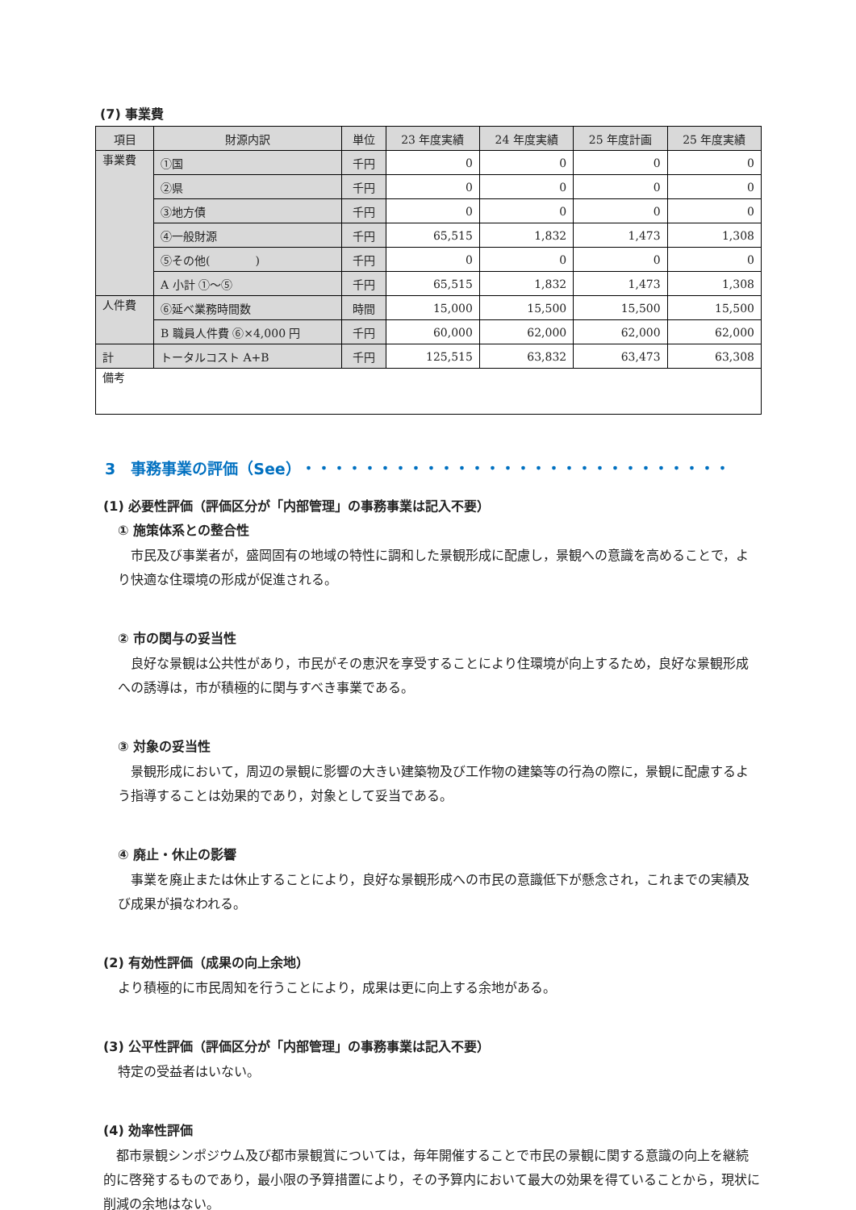(7) 事業費
| 項目 | 財源内訳 | 単位 | 23 年度実績 | 24 年度実績 | 25 年度計画 | 25 年度実績 |
| --- | --- | --- | --- | --- | --- | --- |
| 事業費 | ①国 | 千円 | 0 | 0 | 0 | 0 |
| | ②県 | 千円 | 0 | 0 | 0 | 0 |
| | ③地方債 | 千円 | 0 | 0 | 0 | 0 |
| | ④一般財源 | 千円 | 65,515 | 1,832 | 1,473 | 1,308 |
| | ⑤その他( ) | 千円 | 0 | 0 | 0 | 0 |
| | A 小計 ①～⑤ | 千円 | 65,515 | 1,832 | 1,473 | 1,308 |
| 人件費 | ⑥延べ業務時間数 | 時間 | 15,000 | 15,500 | 15,500 | 15,500 |
| | B 職員人件費 ⑥×4,000 円 | 千円 | 60,000 | 62,000 | 62,000 | 62,000 |
| 計 | トータルコスト A+B | 千円 | 125,515 | 63,832 | 63,473 | 63,308 |
| 備考 | | | | | | |
3　事務事業の評価（See）・・・・・・・・・・・・・・・・・・・・・・・・・・・・
(1) 必要性評価（評価区分が「内部管理」の事務事業は記入不要）
① 施策体系との整合性
市民及び事業者が，盛岡固有の地域の特性に調和した景観形成に配慮し，景観への意識を高めることで，より快適な住環境の形成が促進される。
② 市の関与の妥当性
良好な景観は公共性があり，市民がその恵沢を享受することにより住環境が向上するため，良好な景観形成への誘導は，市が積極的に関与すべき事業である。
③ 対象の妥当性
景観形成において，周辺の景観に影響の大きい建築物及び工作物の建築等の行為の際に，景観に配慮するよう指導することは効果的であり，対象として妥当である。
④ 廃止・休止の影響
事業を廃止または休止することにより，良好な景観形成への市民の意識低下が懸念され，これまでの実績及び成果が損なわれる。
(2) 有効性評価（成果の向上余地）
より積極的に市民周知を行うことにより，成果は更に向上する余地がある。
(3) 公平性評価（評価区分が「内部管理」の事務事業は記入不要）
特定の受益者はいない。
(4) 効率性評価
都市景観シンポジウム及び都市景観賞については，毎年開催することで市民の景観に関する意識の向上を継続的に啓発するものであり，最小限の予算措置により，その予算内において最大の効果を得ていることから，現状に削減の余地はない。